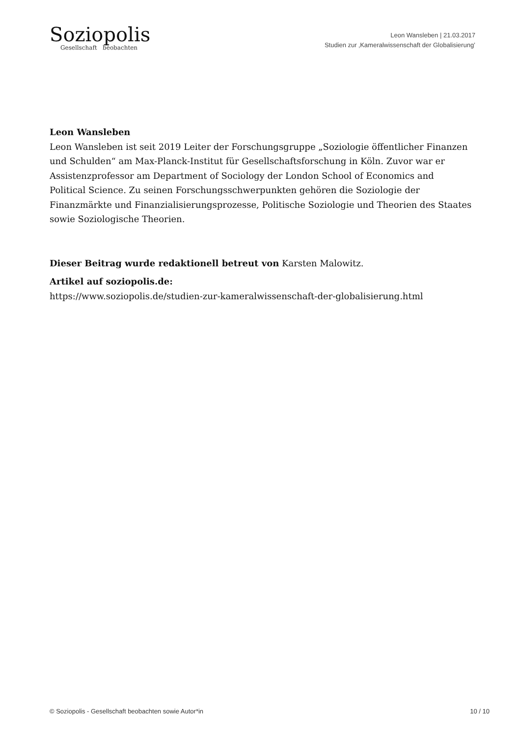Soziopolis
Gesellschaft beobachten
Leon Wansleben | 21.03.2017
Studien zur ‚Kameralwissenschaft der Globalisierung’
Leon Wansleben
Leon Wansleben ist seit 2019 Leiter der Forschungsgruppe „Soziologie öffentlicher Finanzen und Schulden“ am Max-Planck-Institut für Gesellschaftsforschung in Köln. Zuvor war er Assistenzprofessor am Department of Sociology der London School of Economics and Political Science. Zu seinen Forschungsschwerpunkten gehören die Soziologie der Finanzmärkte und Finanzialisierungsprozesse, Politische Soziologie und Theorien des Staates sowie Soziologische Theorien.
Dieser Beitrag wurde redaktionell betreut von Karsten Malowitz.
Artikel auf soziopolis.de:
https://www.soziopolis.de/studien-zur-kameralwissenschaft-der-globalisierung.html
© Soziopolis - Gesellschaft beobachten sowie Autor*in 10 / 10